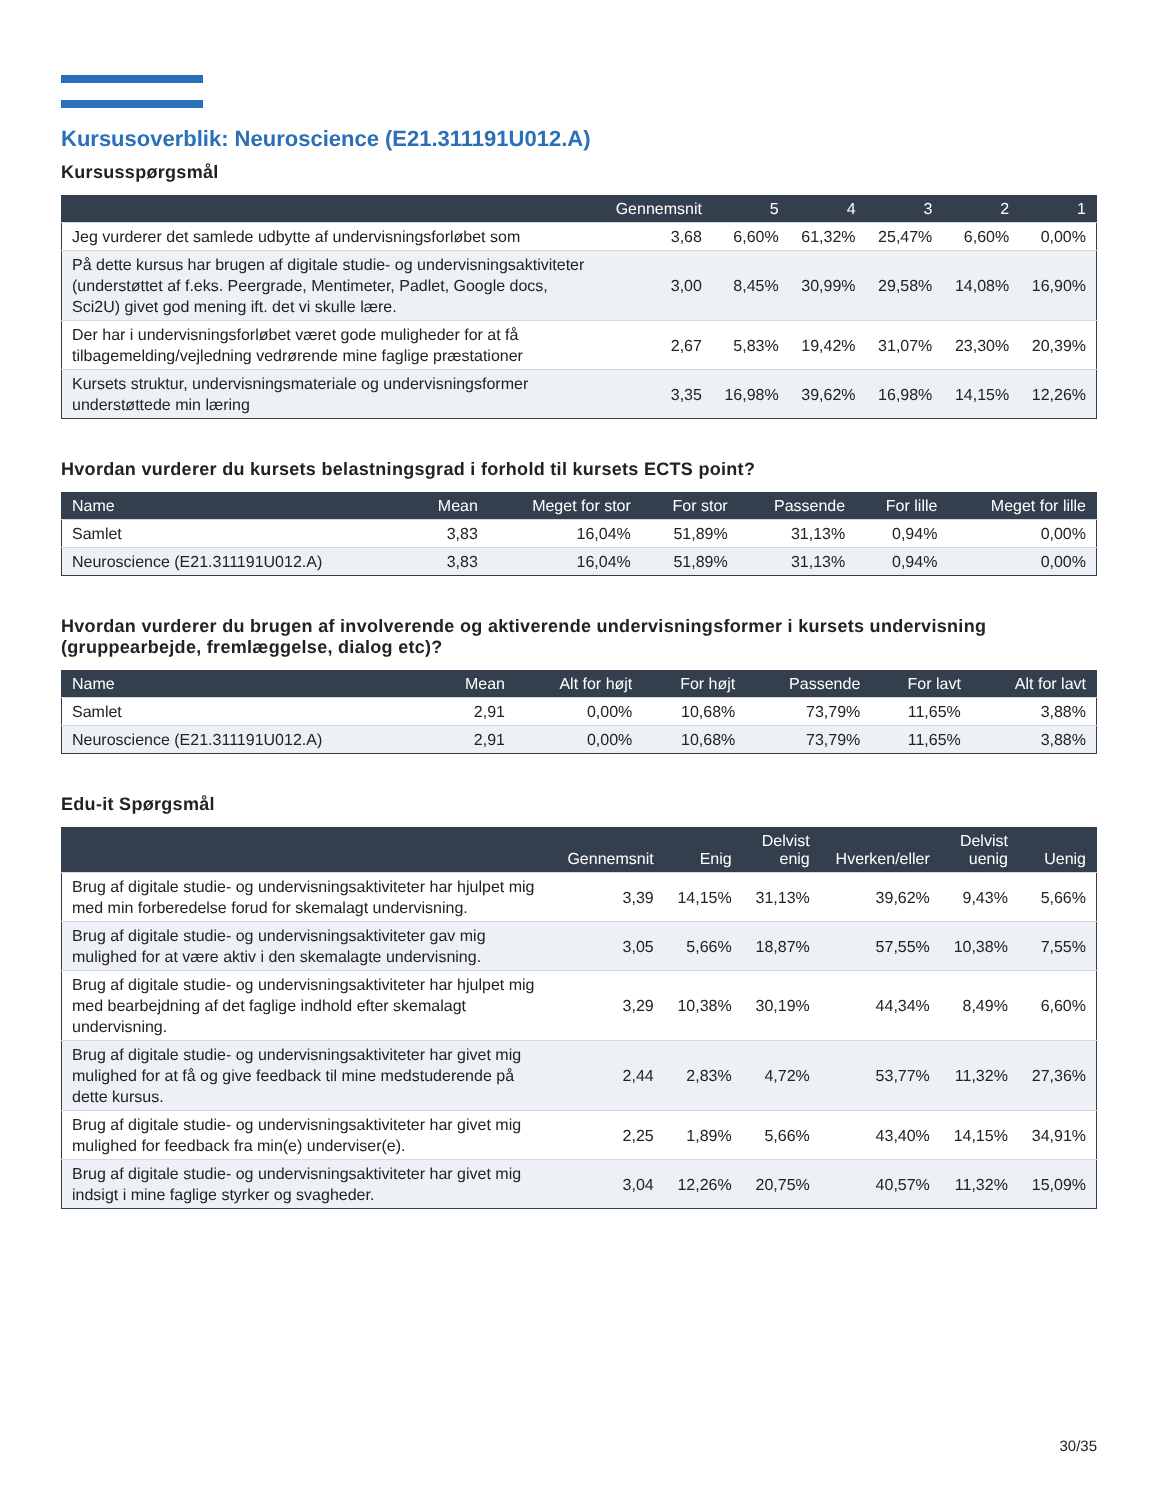Kursusoverblik: Neuroscience (E21.311191U012.A)
Kursusspørgsmål
| | Gennemsnit | 5 | 4 | 3 | 2 | 1 |
| --- | --- | --- | --- | --- | --- | --- |
| Jeg vurderer det samlede udbytte af undervisningsforløbet som | 3,68 | 6,60% | 61,32% | 25,47% | 6,60% | 0,00% |
| På dette kursus har brugen af digitale studie- og undervisningsaktiviteter (understøttet af f.eks. Peergrade, Mentimeter, Padlet, Google docs, Sci2U) givet god mening ift. det vi skulle lære. | 3,00 | 8,45% | 30,99% | 29,58% | 14,08% | 16,90% |
| Der har i undervisningsforløbet været gode muligheder for at få tilbagemelding/vejledning vedrørende mine faglige præstationer | 2,67 | 5,83% | 19,42% | 31,07% | 23,30% | 20,39% |
| Kursets struktur, undervisningsmateriale og undervisningsformer understøttede min læring | 3,35 | 16,98% | 39,62% | 16,98% | 14,15% | 12,26% |
Hvordan vurderer du kursets belastningsgrad i forhold til kursets ECTS point?
| Name | Mean | Meget for stor | For stor | Passende | For lille | Meget for lille |
| --- | --- | --- | --- | --- | --- | --- |
| Samlet | 3,83 | 16,04% | 51,89% | 31,13% | 0,94% | 0,00% |
| Neuroscience (E21.311191U012.A) | 3,83 | 16,04% | 51,89% | 31,13% | 0,94% | 0,00% |
Hvordan vurderer du brugen af involverende og aktiverende undervisningsformer i kursets undervisning (gruppearbejde, fremlæggelse, dialog etc)?
| Name | Mean | Alt for højt | For højt | Passende | For lavt | Alt for lavt |
| --- | --- | --- | --- | --- | --- | --- |
| Samlet | 2,91 | 0,00% | 10,68% | 73,79% | 11,65% | 3,88% |
| Neuroscience (E21.311191U012.A) | 2,91 | 0,00% | 10,68% | 73,79% | 11,65% | 3,88% |
Edu-it Spørgsmål
| | Gennemsnit | Enig | Delvist enig | Hverken/eller | Delvist uenig | Uenig |
| --- | --- | --- | --- | --- | --- | --- |
| Brug af digitale studie- og undervisningsaktiviteter har hjulpet mig med min forberedelse forud for skemalagt undervisning. | 3,39 | 14,15% | 31,13% | 39,62% | 9,43% | 5,66% |
| Brug af digitale studie- og undervisningsaktiviteter gav mig mulighed for at være aktiv i den skemalagte undervisning. | 3,05 | 5,66% | 18,87% | 57,55% | 10,38% | 7,55% |
| Brug af digitale studie- og undervisningsaktiviteter har hjulpet mig med bearbejdning af det faglige indhold efter skemalagt undervisning. | 3,29 | 10,38% | 30,19% | 44,34% | 8,49% | 6,60% |
| Brug af digitale studie- og undervisningsaktiviteter har givet mig mulighed for at få og give feedback til mine medstuderende på dette kursus. | 2,44 | 2,83% | 4,72% | 53,77% | 11,32% | 27,36% |
| Brug af digitale studie- og undervisningsaktiviteter har givet mig mulighed for feedback fra min(e) underviser(e). | 2,25 | 1,89% | 5,66% | 43,40% | 14,15% | 34,91% |
| Brug af digitale studie- og undervisningsaktiviteter har givet mig indsigt i mine faglige styrker og svagheder. | 3,04 | 12,26% | 20,75% | 40,57% | 11,32% | 15,09% |
30/35